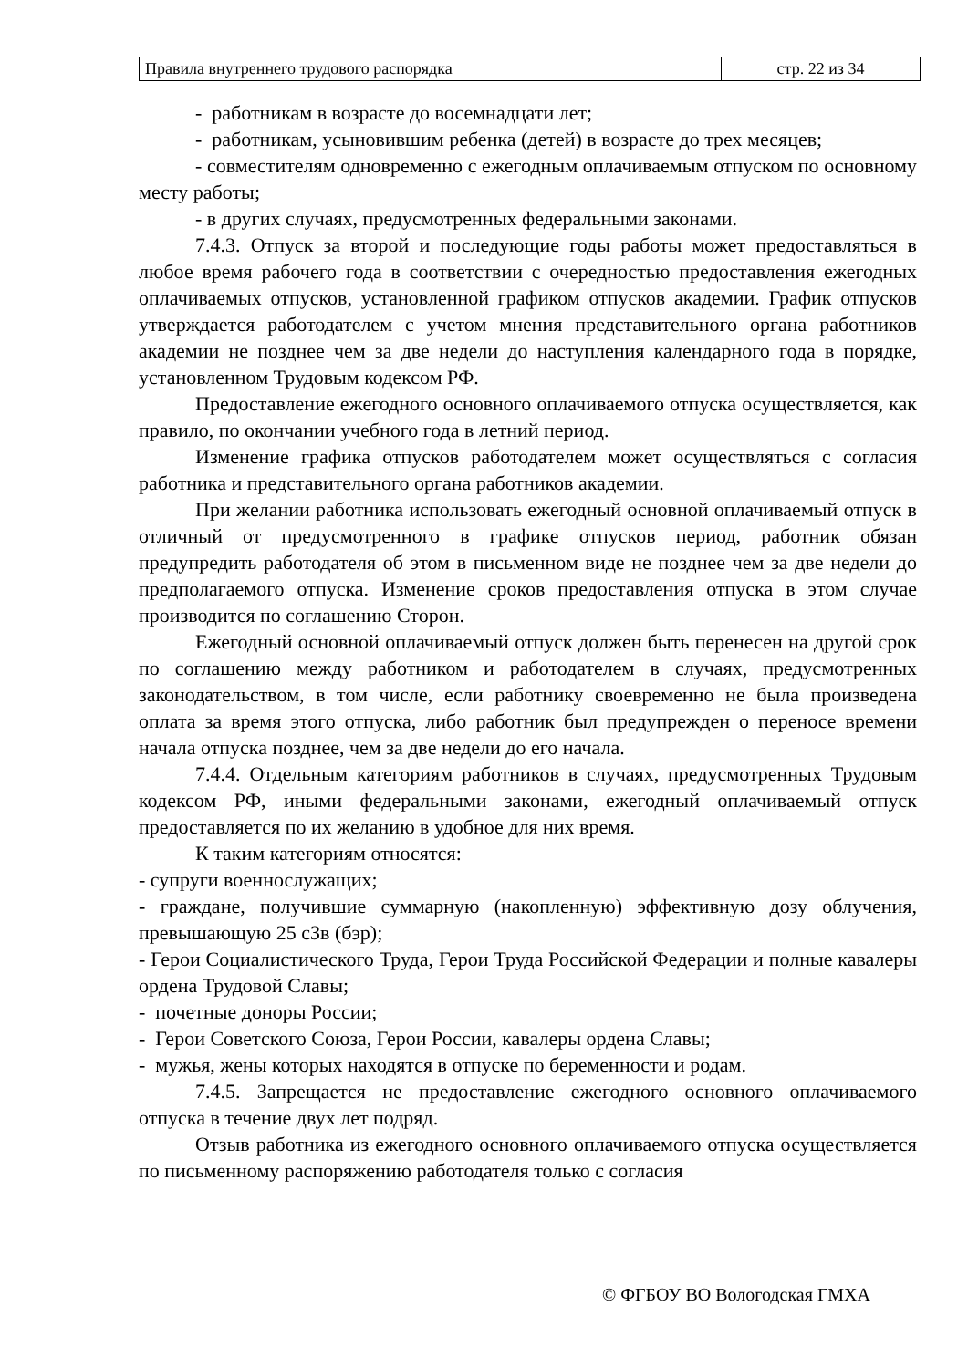| Правила внутреннего трудового распорядка | стр. 22 из 34 |
- работникам в возрасте до восемнадцати лет;
- работникам, усыновившим ребенка (детей) в возрасте до трех месяцев;
- совместителям одновременно с ежегодным оплачиваемым отпуском по основному месту работы;
- в других случаях, предусмотренных федеральными законами.
7.4.3. Отпуск за второй и последующие годы работы может предоставляться в любое время рабочего года в соответствии с очередностью предоставления ежегодных оплачиваемых отпусков, установленной графиком отпусков академии. График отпусков утверждается работодателем с учетом мнения представительного органа работников академии не позднее чем за две недели до наступления календарного года в порядке, установленном Трудовым кодексом РФ.
Предоставление ежегодного основного оплачиваемого отпуска осуществляется, как правило, по окончании учебного года в летний период.
Изменение графика отпусков работодателем может осуществляться с согласия работника и представительного органа работников академии.
При желании работника использовать ежегодный основной оплачиваемый отпуск в отличный от предусмотренного в графике отпусков период, работник обязан предупредить работодателя об этом в письменном виде не позднее чем за две недели до предполагаемого отпуска. Изменение сроков предоставления отпуска в этом случае производится по соглашению Сторон.
Ежегодный основной оплачиваемый отпуск должен быть перенесен на другой срок по соглашению между работником и работодателем в случаях, предусмотренных законодательством, в том числе, если работнику своевременно не была произведена оплата за время этого отпуска, либо работник был предупрежден о переносе времени начала отпуска позднее, чем за две недели до его начала.
7.4.4. Отдельным категориям работников в случаях, предусмотренных Трудовым кодексом РФ, иными федеральными законами, ежегодный оплачиваемый отпуск предоставляется по их желанию в удобное для них время.
К таким категориям относятся:
- супруги военнослужащих;
- граждане, получившие суммарную (накопленную) эффективную дозу облучения, превышающую 25 сЗв (бэр);
- Герои Социалистического Труда, Герои Труда Российской Федерации и полные кавалеры ордена Трудовой Славы;
- почетные доноры России;
- Герои Советского Союза, Герои России, кавалеры ордена Славы;
- мужья, жены которых находятся в отпуске по беременности и родам.
7.4.5. Запрещается не предоставление ежегодного основного оплачиваемого отпуска в течение двух лет подряд.
Отзыв работника из ежегодного основного оплачиваемого отпуска осуществляется по письменному распоряжению работодателя только с согласия
© ФГБОУ ВО Вологодская ГМХА